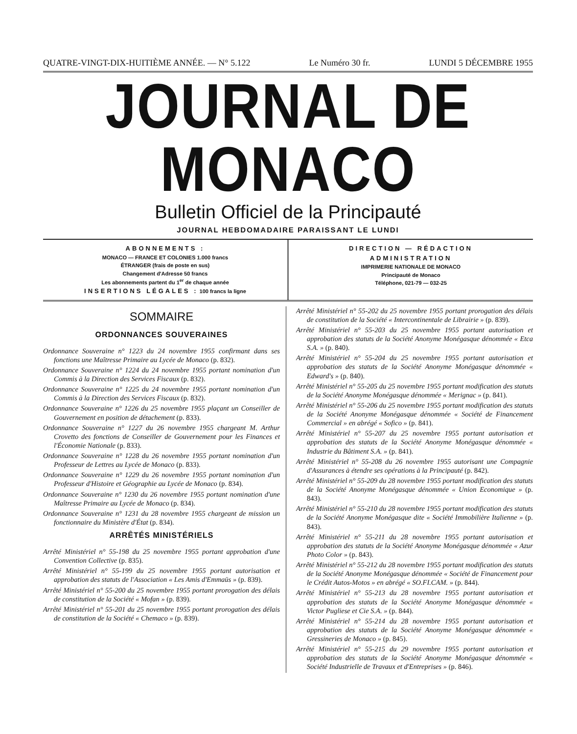QUATRE-VINGT-DIX-HUITIÈME ANNÉE. — N° 5.122 Le Numéro 30 fr. LUNDI 5 DÉCEMBRE 1955
JOURNAL DE MONACO
Bulletin Officiel de la Principauté
JOURNAL HEBDOMADAIRE PARAISSANT LE LUNDI
ABONNEMENTS :
MONACO — FRANCE ET COLONIES 1.000 francs
ÉTRANGER (frais de poste en sus)
Changement d'Adresse 50 francs
Les abonnements partent du 1<sup>er</sup> de chaque année
INSERTIONS LÉGALES : 100 francs la ligne
DIRECTION — RÉDACTION
ADMINISTRATION
IMPRIMERIE NATIONALE DE MONACO
Principauté de Monaco
Téléphone, 021-79 — 032-25
SOMMAIRE
ORDONNANCES SOUVERAINES
Ordonnance Souveraine n° 1223 du 24 novembre 1955 confirmant dans ses fonctions une Maîtresse Primaire au Lycée de Monaco (p. 832).
Ordonnance Souveraine n° 1224 du 24 novembre 1955 portant nomination d'un Commis à la Direction des Services Fiscaux (p. 832).
Ordonnance Souveraine n° 1225 du 24 novembre 1955 portant nomination d'un Commis à la Direction des Services Fiscaux (p. 832).
Ordonnance Souveraine n° 1226 du 25 novembre 1955 plaçant un Conseiller de Gouvernement en position de détachement (p. 833).
Ordonnance Souveraine n° 1227 du 26 novembre 1955 chargeant M. Arthur Crovetto des fonctions de Conseiller de Gouvernement pour les Finances et l'Économie Nationale (p. 833).
Ordonnance Souveraine n° 1228 du 26 novembre 1955 portant nomination d'un Professeur de Lettres au Lycée de Monaco (p. 833).
Ordonnance Souveraine n° 1229 du 26 novembre 1955 portant nomination d'un Professeur d'Histoire et Géographie au Lycée de Monaco (p. 834).
Ordonnance Souveraine n° 1230 du 26 novembre 1955 portant nomination d'une Maîtresse Primaire au Lycée de Monaco (p. 834).
Ordonnance Souveraine n° 1231 du 28 novembre 1955 chargeant de mission un fonctionnaire du Ministère d'État (p. 834).
ARRÊTÉS MINISTÉRIELS
Arrêté Ministériel n° 55-198 du 25 novembre 1955 portant approbation d'une Convention Collective (p. 835).
Arrêté Ministériel n° 55-199 du 25 novembre 1955 portant autorisation et approbation des statuts de l'Association « Les Amis d'Emmaüs » (p. 839).
Arrêté Ministériel n° 55-200 du 25 novembre 1955 portant prorogation des délais de constitution de la Société « Mofan » (p. 839).
Arrêté Ministériel n° 55-201 du 25 novembre 1955 portant prorogation des délais de constitution de la Société « Chemaco » (p. 839).
Arrêté Ministériel n° 55-202 du 25 novembre 1955 portant prorogation des délais de constitution de la Société « Intercontinentale de Librairie » (p. 839).
Arrêté Ministériel n° 55-203 du 25 novembre 1955 portant autorisation et approbation des statuts de la Société Anonyme Monégasque dénommée « Etca S.A. » (p. 840).
Arrêté Ministériel n° 55-204 du 25 novembre 1955 portant autorisation et approbation des statuts de la Société Anonyme Monégasque dénommée « Edward's » (p. 840).
Arrêté Ministériel n° 55-205 du 25 novembre 1955 portant modification des statuts de la Société Anonyme Monégasque dénommée « Merignac » (p. 841).
Arrêté Ministériel n° 55-206 du 25 novembre 1955 portant modification des statuts de la Société Anonyme Monégasque dénommée « Société de Financement Commercial » en abrégé « Sofico » (p. 841).
Arrêté Ministériel n° 55-207 du 25 novembre 1955 portant autorisation et approbation des statuts de la Société Anonyme Monégasque dénommée « Industrie du Bâtiment S.A. » (p. 841).
Arrêté Ministériel n° 55-208 du 26 novembre 1955 autorisant une Compagnie d'Assurances à étendre ses opérations à la Principauté (p. 842).
Arrêté Ministériel n° 55-209 du 28 novembre 1955 portant modification des statuts de la Société Anonyme Monégasque dénommée « Union Economique » (p. 843).
Arrêté Ministériel n° 55-210 du 28 novembre 1955 portant modification des statuts de la Société Anonyme Monégasque dite « Société Immobilière Italienne » (p. 843).
Arrêté Ministériel n° 55-211 du 28 novembre 1955 portant autorisation et approbation des statuts de la Société Anonyme Monégasque dénommée « Azur Photo Color » (p. 843).
Arrêté Ministériel n° 55-212 du 28 novembre 1955 portant modification des statuts de la Société Anonyme Monégasque dénommée « Société de Financement pour le Crédit Autos-Motos » en abrégé « SO.FI.CAM. » (p. 844).
Arrêté Ministériel n° 55-213 du 28 novembre 1955 portant autorisation et approbation des statuts de la Société Anonyme Monégasque dénommée « Victor Pugliese et Cie S.A. » (p. 844).
Arrêté Ministériel n° 55-214 du 28 novembre 1955 portant autorisation et approbation des statuts de la Société Anonyme Monégasque dénommée « Gressineries de Monaco » (p. 845).
Arrêté Ministériel n° 55-215 du 29 novembre 1955 portant autorisation et approbation des statuts de la Société Anonyme Monégasque dénommée « Société Industrielle de Travaux et d'Entreprises » (p. 846).